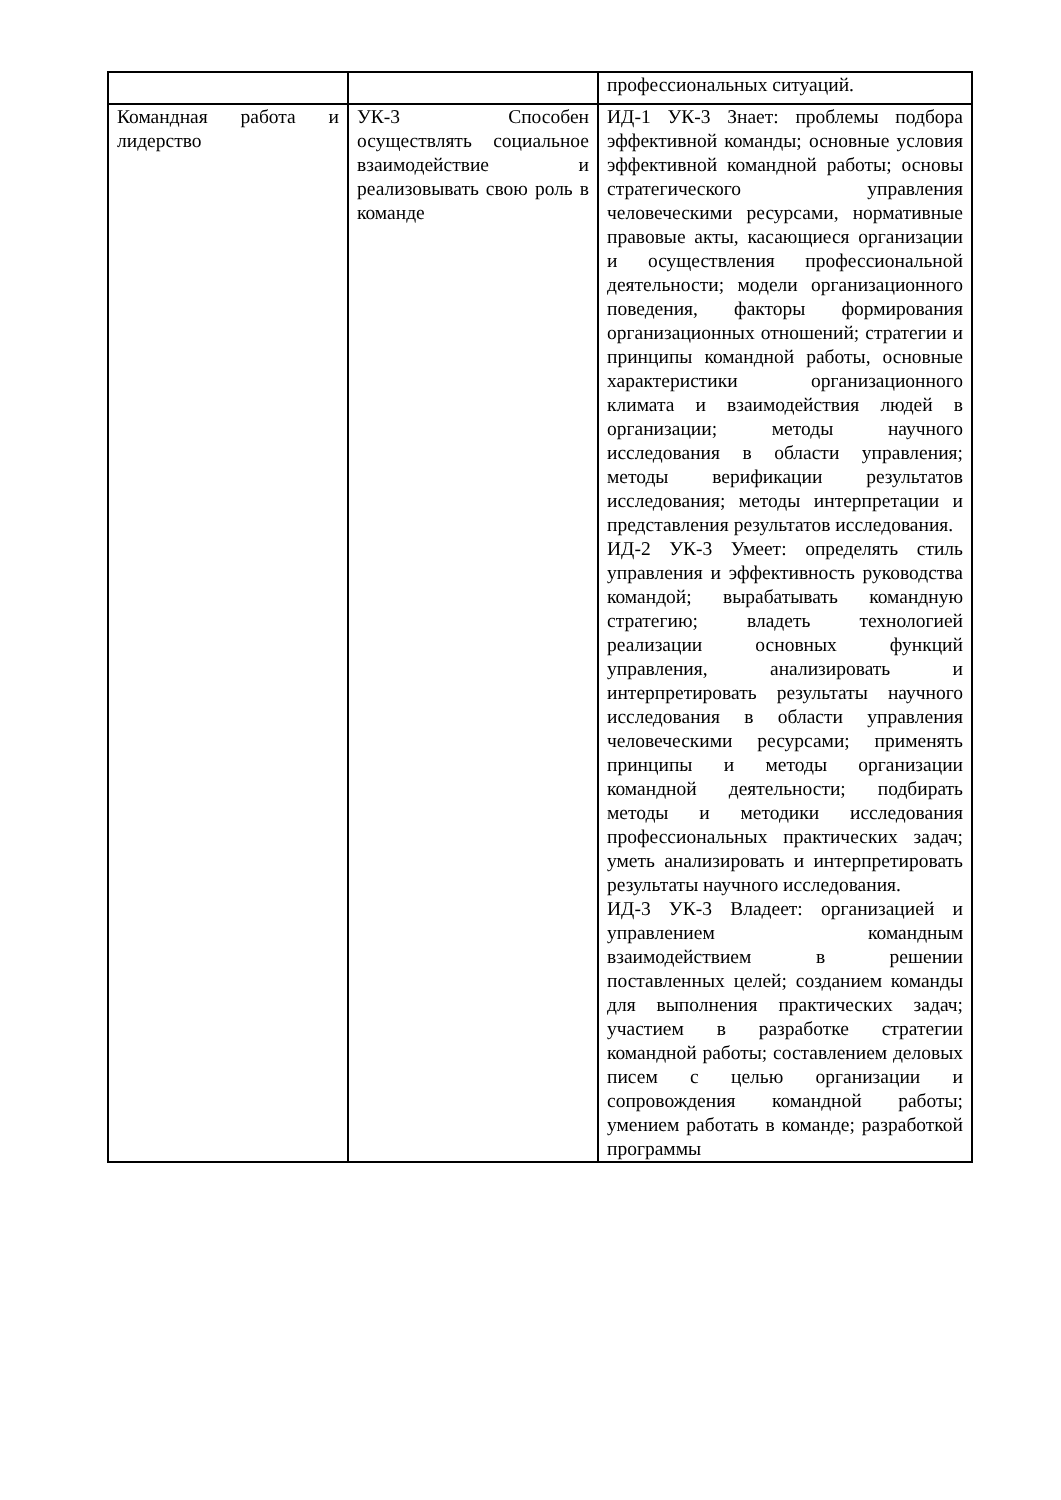| | | профессиональных ситуаций. |
| Командная работа и лидерство | УК-3 Способен осуществлять социальное взаимодействие и реализовывать свою роль в команде | ИД-1 УК-3 Знает: проблемы подбора эффективной команды; основные условия эффективной командной работы; основы стратегического управления человеческими ресурсами, нормативные правовые акты, касающиеся организации и осуществления профессиональной деятельности; модели организационного поведения, факторы формирования организационных отношений; стратегии и принципы командной работы, основные характеристики организационного климата и взаимодействия людей в организации; методы научного исследования в области управления; методы верификации результатов исследования; методы интерпретации и представления результатов исследования. ИД-2 УК-3 Умеет: определять стиль управления и эффективность руководства командой; вырабатывать командную стратегию; владеть технологией реализации основных функций управления, анализировать и интерпретировать результаты научного исследования в области управления человеческими ресурсами; применять принципы и методы организации командной деятельности; подбирать методы и методики исследования профессиональных практических задач; уметь анализировать и интерпретировать результаты научного исследования. ИД-3 УК-3 Владеет: организацией и управлением командным взаимодействием в решении поставленных целей; созданием команды для выполнения практических задач; участием в разработке стратегии командной работы; составлением деловых писем с целью организации и сопровождения командной работы; умением работать в команде; разработкой программы |